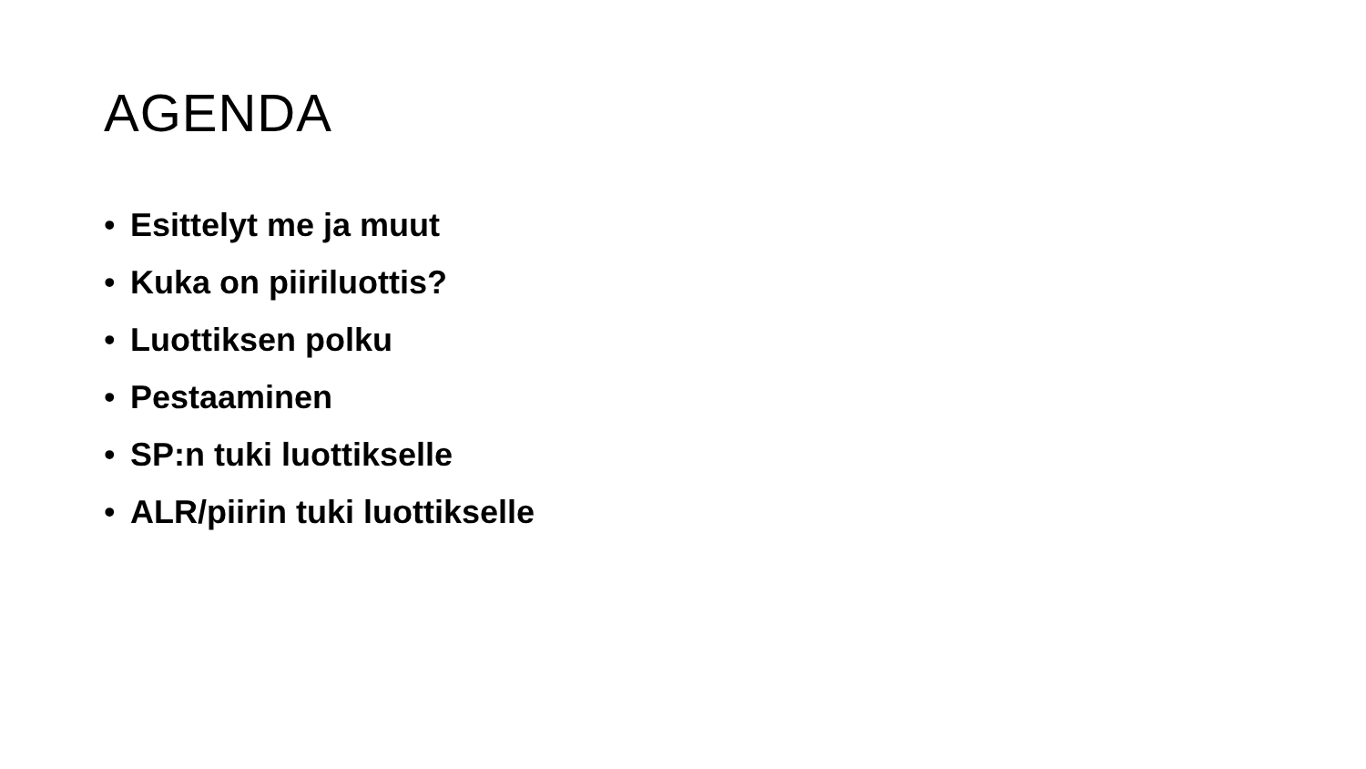AGENDA
• Esittelyt me ja muut
• Kuka on piiriluottis?
• Luottiksen polku
• Pestaaminen
• SP:n tuki luottikselle
• ALR/piirin tuki luottikselle